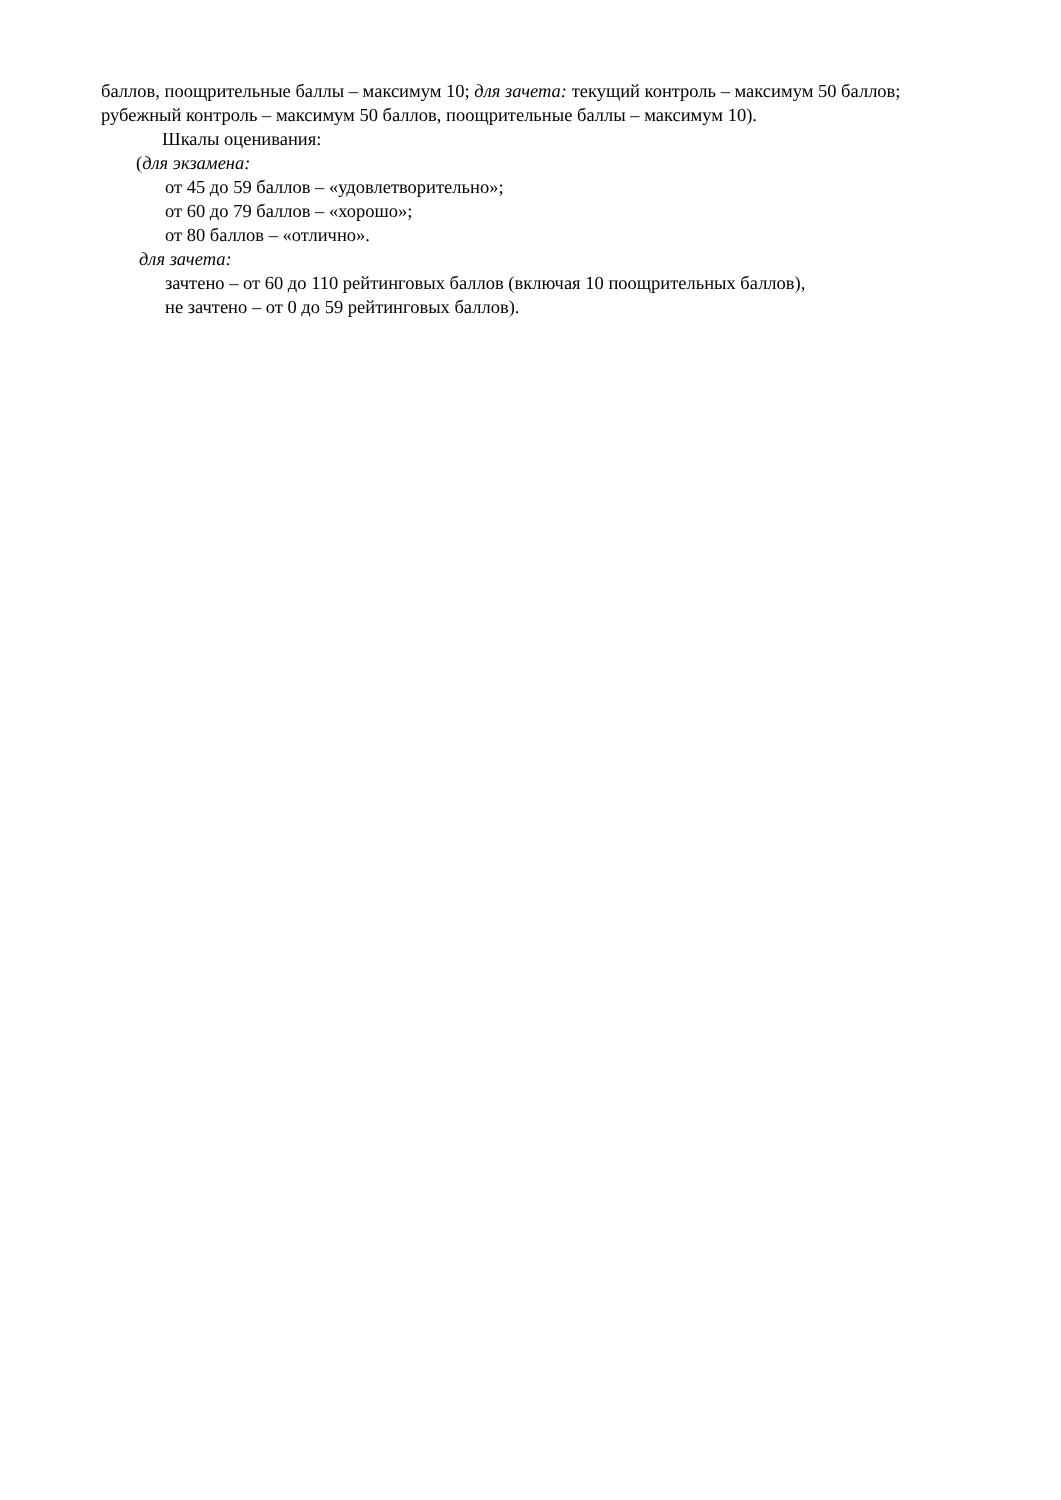баллов, поощрительные баллы – максимум 10; для зачета: текущий контроль – максимум 50 баллов; рубежный контроль – максимум 50 баллов, поощрительные баллы – максимум 10).
Шкалы оценивания:
(для экзамена:
от 45 до 59 баллов – «удовлетворительно»;
от 60 до 79 баллов – «хорошо»;
от 80 баллов – «отлично».
для зачета:
зачтено – от 60 до 110 рейтинговых баллов (включая 10 поощрительных баллов),
не зачтено – от 0 до 59 рейтинговых баллов).